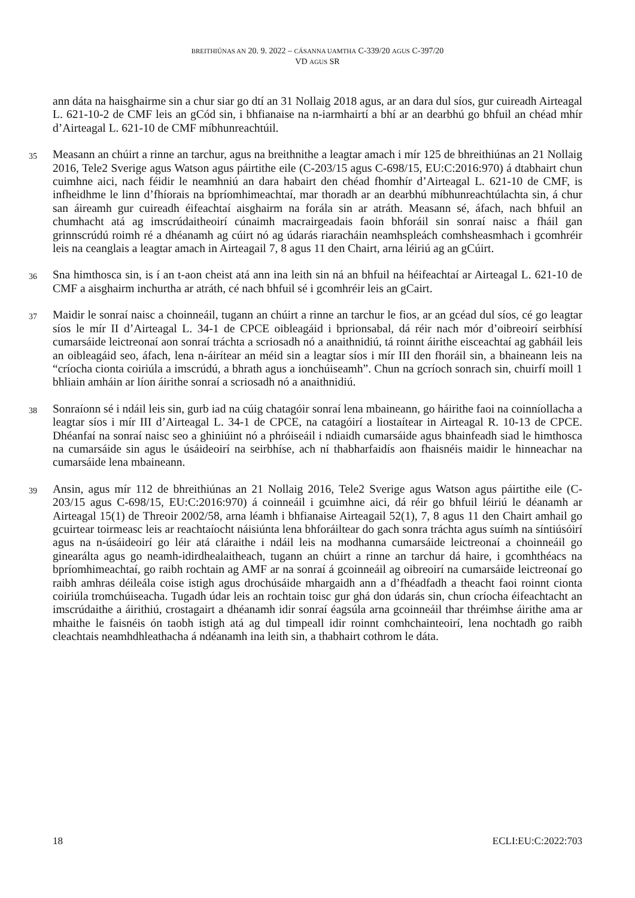BREITHIÚNAS AN 20. 9. 2022 – CÁSANNA UAMTHA C-339/20 AGUS C-397/20
VD AGUS SR
ann dáta na haisghairme sin a chur siar go dtí an 31 Nollaig 2018 agus, ar an dara dul síos, gur cuireadh Airteagal L. 621-10-2 de CMF leis an gCód sin, i bhfianaise na n-iarmhairtí a bhí ar an dearbhú go bhfuil an chéad mhír d’Airteagal L. 621-10 de CMF míbhunreachtúil.
35
Measann an chúirt a rinne an tarchur, agus na breithnithe a leagtar amach i mír 125 de bhreithiúnas an 21 Nollaig 2016, Tele2 Sverige agus Watson agus páirtithe eile (C-203/15 agus C-698/15, EU:C:2016:970) á dtabhairt chun cuimhne aici, nach féidir le neamhniú an dara habairt den chéad fhomhír d’Airteagal L. 621-10 de CMF, is infheidhme le linn d’fhíorais na bpríomhimeachtaí, mar thoradh ar an dearbhú míbhunreachtúlachta sin, á chur san áireamh gur cuireadh éifeachtaí aisghairm na forála sin ar atráth. Measann sé, áfach, nach bhfuil an chumhacht atá ag imscrúdaitheoirí cúnaimh macrairgeadais faoin bhforáil sin sonraí naisc a fháil gan grinnscrúdú roimh ré a dhéanamh ag cúirt nó ag údarás riaracháin neamhspleách comhsheasmhach i gcomhréir leis na ceanglais a leagtar amach in Airteagail 7, 8 agus 11 den Chairt, arna léiriú ag an gCúirt.
36
Sna himthosca sin, is í an t-aon cheist atá ann ina leith sin ná an bhfuil na héifeachtaí ar Airteagal L. 621-10 de CMF a aisghairm inchurtha ar atráth, cé nach bhfuil sé i gcomhréir leis an gCairt.
37
Maidir le sonraí naisc a choinneáil, tugann an chúirt a rinne an tarchur le fios, ar an gcéad dul síos, cé go leagtar síos le mír II d’Airteagal L. 34-1 de CPCE oibleagáid i bprionsabal, dá réir nach mór d’oibreoirí seirbhísí cumarsáide leictreonaí aon sonraí tráchta a scriosadh nó a anaithnidiú, tá roinnt áirithe eisceachtaí ag gabháil leis an oibleagáid seo, áfach, lena n-áirítear an méid sin a leagtar síos i mír III den fhoráil sin, a bhaineann leis na “críocha cionta coiriúla a imscrúdú, a bhrath agus a ionchúiseamh”. Chun na gcríoch sonrach sin, chuirfí moill 1 bhliain amháin ar líon áirithe sonraí a scriosadh nó a anaithnidiú.
38
Sonraíonn sé i ndáil leis sin, gurb iad na cúig chatagóir sonraí lena mbaineann, go háirithe faoi na coinníollacha a leagtar síos i mír III d’Airteagal L. 34-1 de CPCE, na catagóirí a liostaítear in Airteagal R. 10-13 de CPCE. Dhéanfaí na sonraí naisc seo a ghiniúint nó a phróiseáil i ndiaidh cumarsáide agus bhainfeadh siad le himthosca na cumarsáide sin agus le úsáideoirí na seirbhíse, ach ní thabharfaidís aon fhaisnéis maidir le hinneachar na cumarsáide lena mbaineann.
39
Ansin, agus mír 112 de bhreithiúnas an 21 Nollaig 2016, Tele2 Sverige agus Watson agus páirtithe eile (C-203/15 agus C-698/15, EU:C:2016:970) á coinneáil i gcuimhne aici, dá réir go bhfuil léiriú le déanamh ar Airteagal 15(1) de Threoir 2002/58, arna léamh i bhfianaise Airteagail 52(1), 7, 8 agus 11 den Chairt amhail go gcuirtear toirmeasc leis ar reachtaíocht náisiúnta lena bhforáiltear do gach sonra tráchta agus suímh na síntiúsóirí agus na n-úsáideoirí go léir atá cláraithe i ndáil leis na modhanna cumarsáide leictreonaí a choinneáil go ginearálta agus go neamh-idirdhealaitheach, tugann an chúirt a rinne an tarchur dá haire, i gcomhthéacs na bpríomhimeachtaí, go raibh rochtain ag AMF ar na sonraí á gcoinneáil ag oibreoirí na cumarsáide leictreonaí go raibh amhras déileála coise istigh agus drochúsáide mhargaidh ann a d’fhéadfadh a theacht faoi roinnt cionta coiriúla tromchúiseacha. Tugadh údar leis an rochtain toisc gur ghá don údarás sin, chun críocha éifeachtacht an imscrúdaithe a áirithiú, crostagairt a dhéanamh idir sonraí éagsúla arna gcoinneáil thar thréimhse áirithe ama ar mhaithe le faisnéis ón taobh istigh atá ag dul timpeall idir roinnt comhchainteoirí, lena nochtadh go raibh cleachtais neamhdhleathacha á ndéanamh ina leith sin, a thabhairt cothrom le dáta.
18 ECLI:EU:C:2022:703